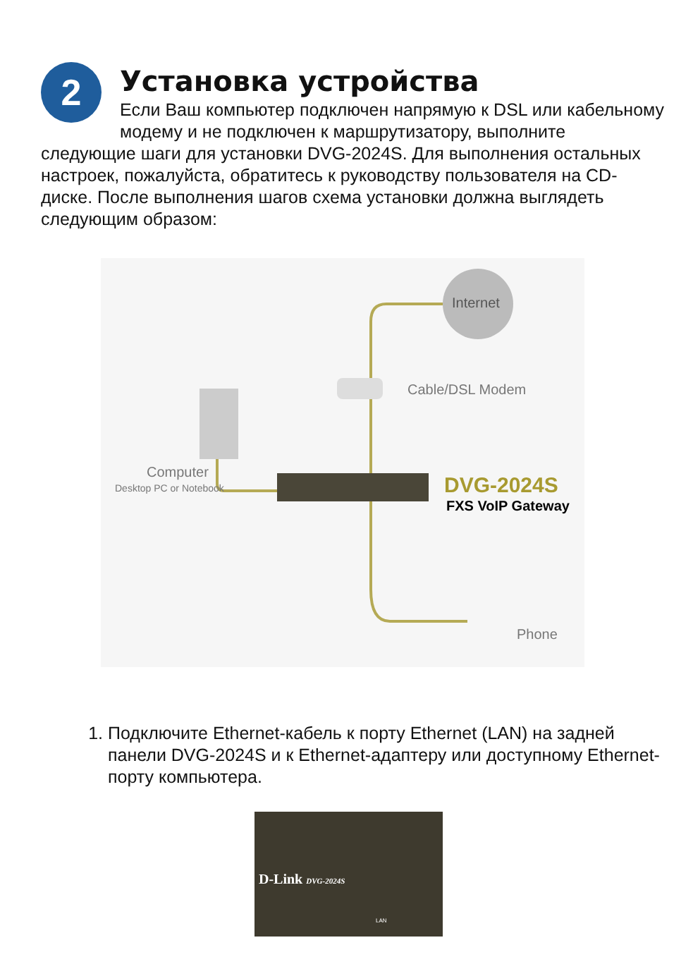2
Установка устройства
Если Ваш компьютер подключен напрямую к DSL или кабельному модему и не подключен к маршрутизатору, выполните следующие шаги для установки DVG-2024S. Для выполнения остальных настроек, пожалуйста, обратитесь к руководству пользователя на CD-диске. После выполнения шагов схема установки должна выглядеть следующим образом:
Internet
Cable/DSL Modem
Computer
Desktop PC or Notebook DVG-2024S
FXS VoIP Gateway
Phone
1. Подключите Ethernet-кабель к порту Ethernet (LAN) на задней панели DVG-2024S и к Ethernet-адаптеру или доступному Ethernet-порту компьютера.
D-Link DVG-2024S
LAN